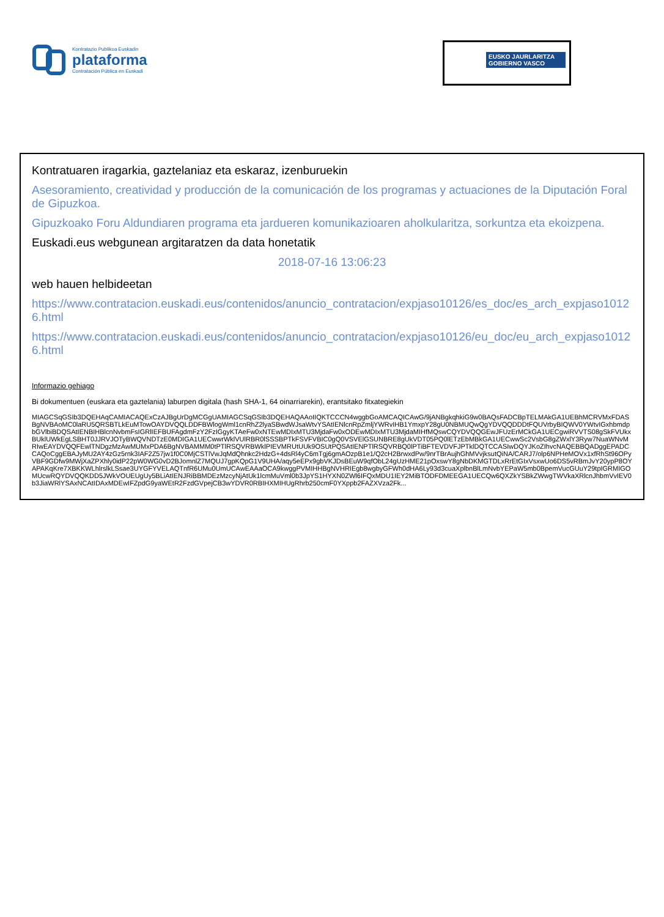Kontratazio Publikoa Euskadin
plataforma
Contratación Pública en Euskadi
EUSKO JAURLARITZA
GOBIERNO VASCO
Kontratuaren iragarkia, gaztelaniaz eta eskaraz, izenburuekin
Asesoramiento, creatividad y producción de la comunicación de los programas y actuaciones de la Diputación Foral de Gipuzkoa.
Gipuzkoako Foru Aldundiaren programa eta jardueren komunikazioaren aholkularitza, sorkuntza eta ekoizpena.
Euskadi.eus webgunean argitaratzen da data honetatik
2018-07-16 13:06:23
web hauen helbideetan
https://www.contratacion.euskadi.eus/contenidos/anuncio_contratacion/expjaso10126/es_doc/es_arch_expjaso10126.html
https://www.contratacion.euskadi.eus/contenidos/anuncio_contratacion/expjaso10126/eu_doc/eu_arch_expjaso10126.html
Informazio gehiago
Bi dokumentuen (euskara eta gaztelania) laburpen digitala (hash SHA-1, 64 oinarriarekin), erantsitako fitxategiekin
MIAGCSqGSIb3DQEHAqCAMIACAQExCzAJBgUrDgMCGgUAMIAGCSqGSIb3DQEHAQAAoIIQKTCCCN4wggbGoAMCAQICAwG/9jANBgkqhkiG9w0BAQsFADCBpTELMAkGA1UEBhMCRVMxFDASBgNVBAoMC0laRU5QRSBTLkEuMTowOAYDVQQLDDFBWlogWml1cnRhZ2lyaSBwdWJsaWtvYSAtIENlcnRpZmljYWRvIHB1YmxpY28gU0NBMUQwQgYDVQQDDDtFQUVrbyBIQWV0YWtvIGxhbmdpbGVlbiBDQSAtIENBIHBlcnNvbmFsIGRlIEFBUFAgdmFzY2FzIGgyKTAeFw0xNTEwMDIxMTU3MjdaFw0xODEwMDIxMTU3MjdaMIHfMQswCQYDVQQGEwJFUzErMCkGA1UECgwiRVVTS08gSkFVUkxBUklUWkEgLSBHT0JJRVJOTyBWQVNDTzE0MDIGA1UECwwrWklVUlRBR0lSSSBPTkFSVFVBIC0gQ0VSVElGSUNBRE8gUkVDT05PQ0lETzEbMBkGA1UECwwSc2VsbG8gZWxlY3Ryw7NuaWNvMRIwEAYDVQQFEwlTNDgzMzAwMUMxPDA6BgNVBAMMM0tPTlRSQVRBWklPIEVMRUtUUk9OSUtPQSAtIENPTlRSQVRBQ0lPTiBFTEVDVFJPTklDQTCCASIwDQYJKoZIhvcNAQEBBQADggEPADCCAQoCggEBAJyMU2AY4zGz5rnk3IAF2Z57jw1f0C0MjCSTlVwJqMdQhnkc2HdzG+4dsRl4yC6mTgj6gmAOzpB1e1/Q2cH2BrwxdPw/9nrTBrAujhGhMVvjksutQiNA/CARJ7/olp6NPHeMOVx1xfRhSt96OPyVBF9GDfw9MWjXaZPXhly0idP22pW0WG0vD2BJomnlZ7MQUJ7gpKQpG1V9UHA/aqy5eEPx9gbVKJDsBEuW9qfObL24gUzHME21pOxswY8gNbDKMGTDLxRrEtGIxVsxwUo6DS5vRBmJvY20ypP8OYAPAKqKre7XBKKWLhlrslkLSsae3UYGFYVELAQTnfR6UMu0UmUCAwEAAaOCA9kwggPVMIHHBgNVHRIEgb8wgbyGFWh0dHA6Ly93d3cuaXplbnBlLmNvbYEPaW5mb0BpemVucGUuY29tpIGRMIGOMUcwRQYDVQQKDD5JWkVOUEUgUy5BLiAtIENJRiBBMDEzMzcyNjAtUk1lcmMuVml0b3JpYS1HYXN0ZWl6IFQxMDU1IEY2MiBTODFDMEEGA1UECQw6QXZkYSBkZWwgTWVkaXRlcnJhbmVvIEV0b3JiaWRlYSAxNCAtIDAxMDEwIFZpdG9yaWEtR2FzdGVpejCB3wYDVR0RBIHXMIHUgRhrb250cmF0YXppb2FAZXVza2Fk...